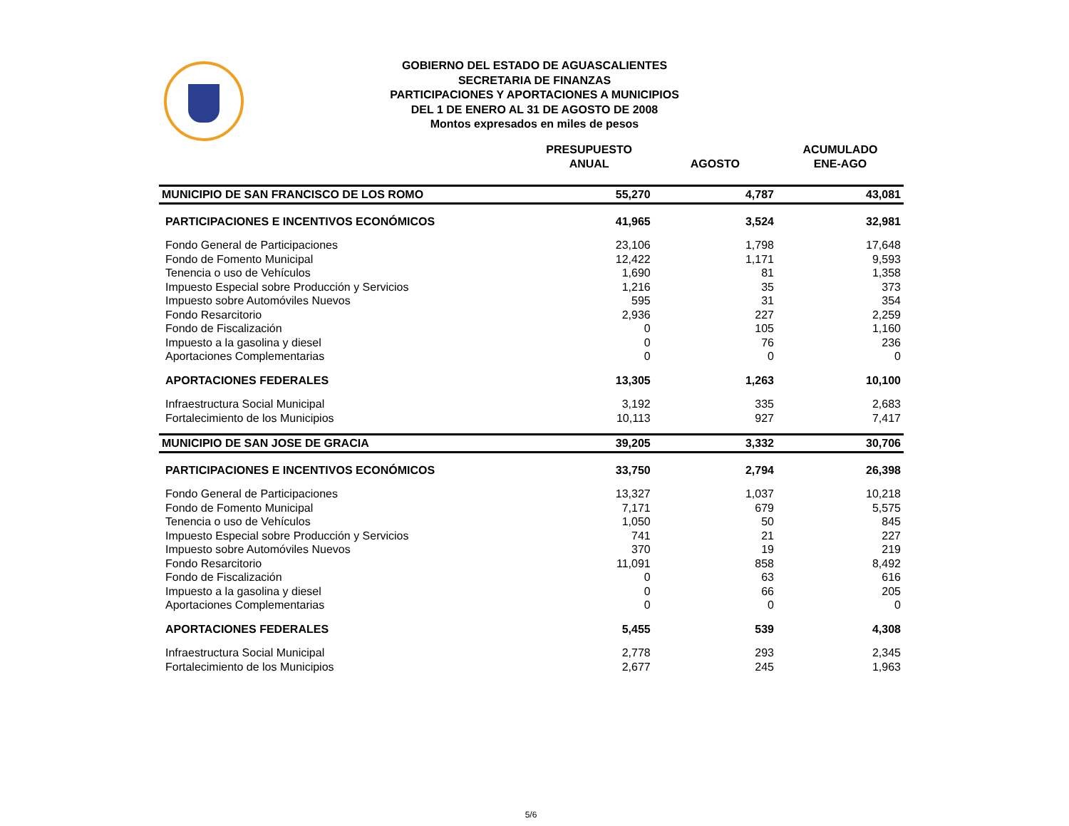GOBIERNO DEL ESTADO DE AGUASCALIENTES
SECRETARIA DE FINANZAS
PARTICIPACIONES Y APORTACIONES A MUNICIPIOS
DEL 1 DE ENERO AL 31 DE AGOSTO DE 2008
Montos expresados en miles de pesos
| | PRESUPUESTO ANUAL | AGOSTO | ACUMULADO ENE-AGO |
| --- | --- | --- | --- |
| MUNICIPIO DE SAN FRANCISCO DE LOS ROMO | 55,270 | 4,787 | 43,081 |
| PARTICIPACIONES E INCENTIVOS ECONÓMICOS | 41,965 | 3,524 | 32,981 |
| Fondo General de Participaciones | 23,106 | 1,798 | 17,648 |
| Fondo de Fomento Municipal | 12,422 | 1,171 | 9,593 |
| Tenencia o uso de Vehículos | 1,690 | 81 | 1,358 |
| Impuesto Especial sobre Producción y Servicios | 1,216 | 35 | 373 |
| Impuesto sobre Automóviles Nuevos | 595 | 31 | 354 |
| Fondo Resarcitorio | 2,936 | 227 | 2,259 |
| Fondo de Fiscalización | 0 | 105 | 1,160 |
| Impuesto a la gasolina y diesel | 0 | 76 | 236 |
| Aportaciones Complementarias | 0 | 0 | 0 |
| APORTACIONES FEDERALES | 13,305 | 1,263 | 10,100 |
| Infraestructura Social Municipal | 3,192 | 335 | 2,683 |
| Fortalecimiento de los Municipios | 10,113 | 927 | 7,417 |
| MUNICIPIO DE SAN JOSE DE GRACIA | 39,205 | 3,332 | 30,706 |
| PARTICIPACIONES E INCENTIVOS ECONÓMICOS | 33,750 | 2,794 | 26,398 |
| Fondo General de Participaciones | 13,327 | 1,037 | 10,218 |
| Fondo de Fomento Municipal | 7,171 | 679 | 5,575 |
| Tenencia o uso de Vehículos | 1,050 | 50 | 845 |
| Impuesto Especial sobre Producción y Servicios | 741 | 21 | 227 |
| Impuesto sobre Automóviles Nuevos | 370 | 19 | 219 |
| Fondo Resarcitorio | 11,091 | 858 | 8,492 |
| Fondo de Fiscalización | 0 | 63 | 616 |
| Impuesto a la gasolina y diesel | 0 | 66 | 205 |
| Aportaciones Complementarias | 0 | 0 | 0 |
| APORTACIONES FEDERALES | 5,455 | 539 | 4,308 |
| Infraestructura Social Municipal | 2,778 | 293 | 2,345 |
| Fortalecimiento de los Municipios | 2,677 | 245 | 1,963 |
5/6